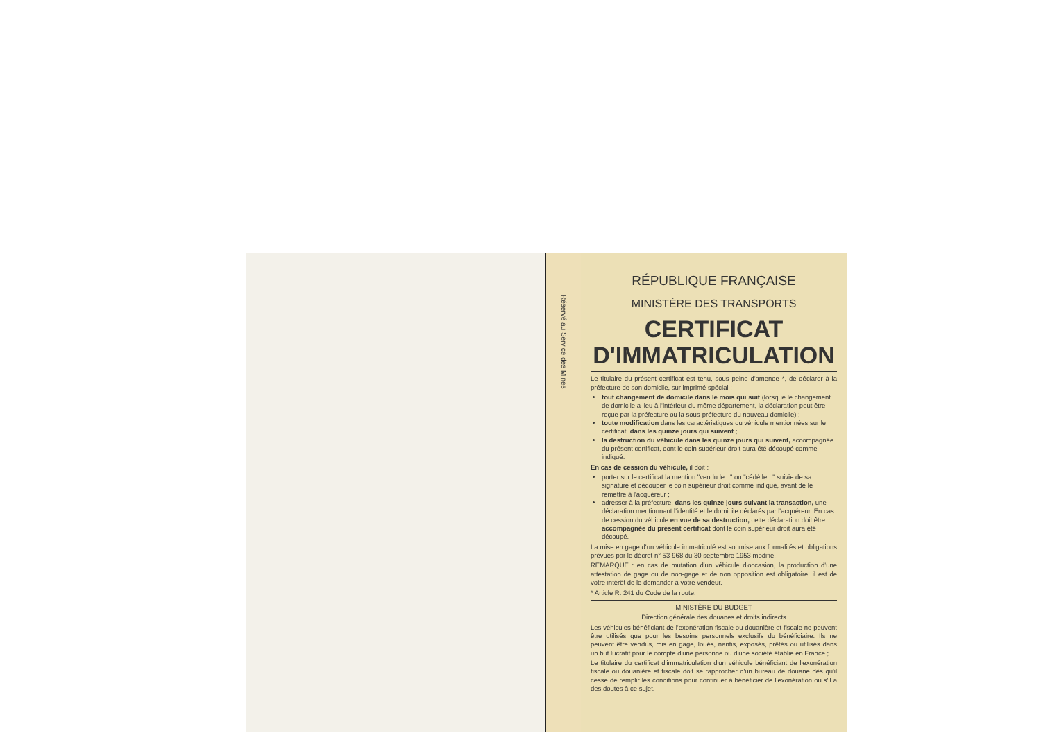Réservé au Service des Mines
RÉPUBLIQUE FRANÇAISE
MINISTÈRE DES TRANSPORTS
CERTIFICAT
D'IMMATRICULATION
Le titulaire du présent certificat est tenu, sous peine d'amende *, de déclarer à la préfecture de son domicile, sur imprimé spécial :
tout changement de domicile dans le mois qui suit (lorsque le changement de domicile a lieu à l'intérieur du même département, la déclaration peut être reçue par la préfecture ou la sous-préfecture du nouveau domicile) ;
toute modification dans les caractéristiques du véhicule mentionnées sur le certificat, dans les quinze jours qui suivent ;
la destruction du véhicule dans les quinze jours qui suivent, accompagnée du présent certificat, dont le coin supérieur droit aura été découpé comme indiqué.
En cas de cession du véhicule, il doit :
porter sur le certificat la mention "vendu le..." ou "cédé le..." suivie de sa signature et découper le coin supérieur droit comme indiqué, avant de le remettre à l'acquéreur ;
adresser à la préfecture, dans les quinze jours suivant la transaction, une déclaration mentionnant l'identité et le domicile déclarés par l'acquéreur. En cas de cession du véhicule en vue de sa destruction, cette déclaration doit être accompagnée du présent certificat dont le coin supérieur droit aura été découpé.
La mise en gage d'un véhicule immatriculé est soumise aux formalités et obligations prévues par le décret n° 53-968 du 30 septembre 1953 modifié.
REMARQUE : en cas de mutation d'un véhicule d'occasion, la production d'une attestation de gage ou de non-gage et de non opposition est obligatoire, il est de votre intérêt de le demander à votre vendeur.
* Article R. 241 du Code de la route.
MINISTÈRE DU BUDGET
Direction générale des douanes et droits indirects
Les véhicules bénéficiant de l'exonération fiscale ou douanière et fiscale ne peuvent être utilisés que pour les besoins personnels exclusifs du bénéficiaire. Ils ne peuvent être vendus, mis en gage, loués, nantis, exposés, prêtés ou utilisés dans un but lucratif pour le compte d'une personne ou d'une société établie en France ;
Le titulaire du certificat d'immatriculation d'un véhicule bénéficiant de l'exonération fiscale ou douanière et fiscale doit se rapprocher d'un bureau de douane dès qu'il cesse de remplir les conditions pour continuer à bénéficier de l'exonération ou s'il a des doutes à ce sujet.